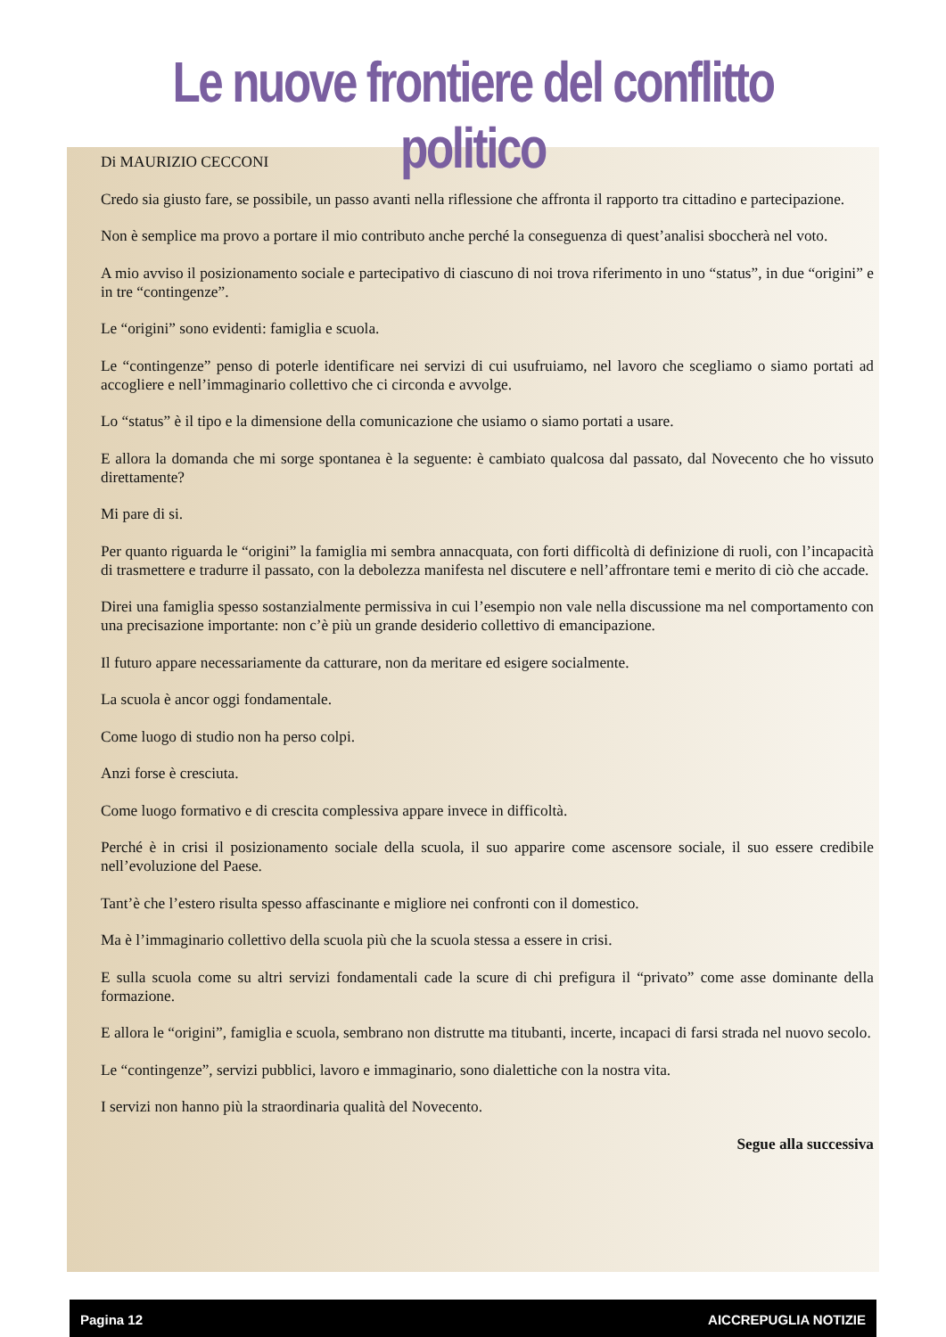Le nuove frontiere del conflitto politico
Di MAURIZIO CECCONI
Credo sia giusto fare, se possibile, un passo avanti nella riflessione che affronta il rapporto tra cittadino e partecipazione.
Non è semplice ma provo a portare il mio contributo anche perché la conseguenza di quest’analisi sboccherà nel voto.
A mio avviso il posizionamento sociale e partecipativo di ciascuno di noi trova riferimento in uno “status”, in due “origini” e in tre “contingenze”.
Le “origini” sono evidenti: famiglia e scuola.
Le “contingenze” penso di poterle identificare nei servizi di cui usufruiamo, nel lavoro che scegliamo o siamo portati ad accogliere e nell’immaginario collettivo che ci circonda e avvolge.
Lo “status” è il tipo e la dimensione della comunicazione che usiamo o siamo portati a usare.
E allora la domanda che mi sorge spontanea è la seguente: è cambiato qualcosa dal passato, dal Novecento che ho vissuto direttamente?
Mi pare di si.
Per quanto riguarda le “origini” la famiglia mi sembra annacquata, con forti difficoltà di definizione di ruoli, con l’incapacità di trasmettere e tradurre il passato, con la debolezza manifesta nel discutere e nell’affrontare temi e merito di ciò che accade.
Direi una famiglia spesso sostanzialmente permissiva in cui l’esempio non vale nella discussione ma nel comportamento con una precisazione importante: non c’è più un grande desiderio collettivo di emancipazione.
Il futuro appare necessariamente da catturare, non da meritare ed esigere socialmente.
La scuola è ancor oggi fondamentale.
Come luogo di studio non ha perso colpi.
Anzi forse è cresciuta.
Come luogo formativo e di crescita complessiva appare invece in difficoltà.
Perché è in crisi il posizionamento sociale della scuola, il suo apparire come ascensore sociale, il suo essere credibile nell’evoluzione del Paese.
Tant’è che l’estero risulta spesso affascinante e migliore nei confronti con il domestico.
Ma è l’immaginario collettivo della scuola più che la scuola stessa a essere in crisi.
E sulla scuola come su altri servizi fondamentali cade la scure di chi prefigura il “privato” come asse dominante della formazione.
E allora le “origini”, famiglia e scuola, sembrano non distrutte ma titubanti, incerte, incapaci di farsi strada nel nuovo secolo.
Le “contingenze”, servizi pubblici, lavoro e immaginario, sono dialettiche con la nostra vita.
I servizi non hanno più la straordinaria qualità del Novecento.
Segue alla successiva
Pagina 12 AICCREPUGLIA NOTIZIE